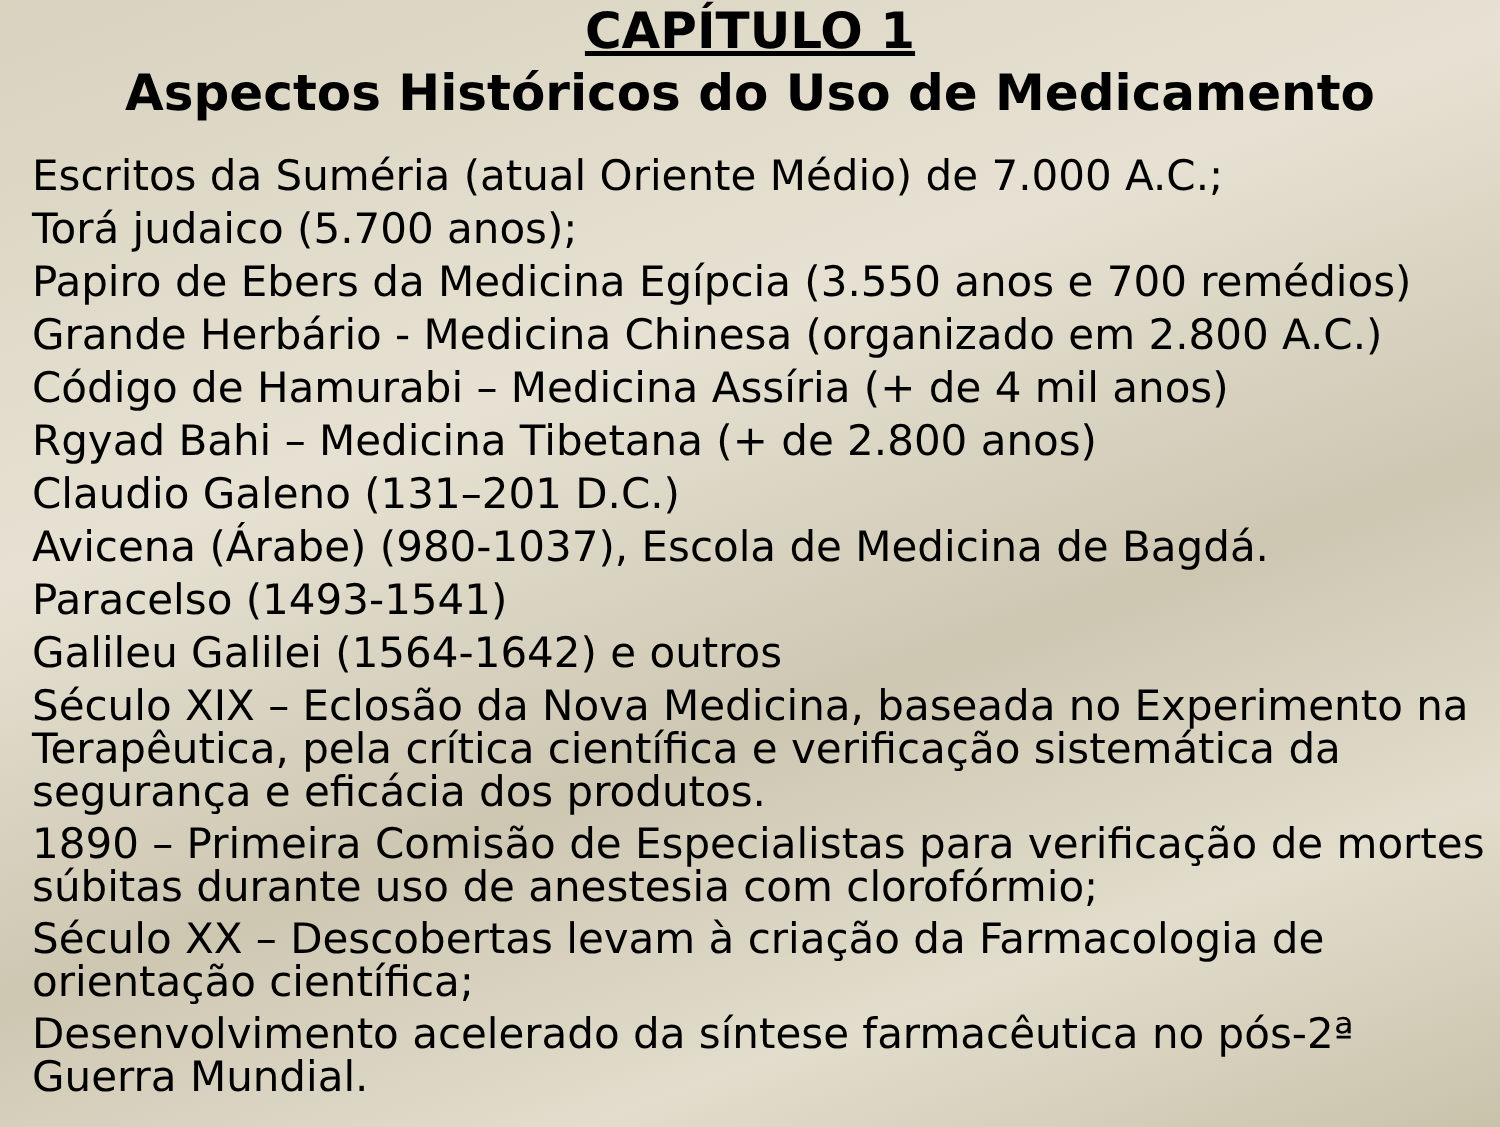CAPÍTULO 1
Aspectos Históricos do Uso de Medicamento
Escritos da Suméria (atual Oriente Médio) de 7.000 A.C.;
Torá judaico (5.700 anos);
Papiro de Ebers da Medicina Egípcia (3.550 anos e 700 remédios)
Grande Herbário - Medicina Chinesa (organizado em 2.800 A.C.)
Código de Hamurabi – Medicina Assíria (+ de 4 mil anos)
Rgyad Bahi – Medicina Tibetana (+ de 2.800 anos)
Claudio Galeno (131–201 D.C.)
Avicena (Árabe) (980-1037), Escola de Medicina de Bagdá.
Paracelso (1493-1541)
Galileu Galilei (1564-1642) e outros
Século XIX – Eclosão da Nova Medicina, baseada no Experimento na Terapêutica, pela crítica científica e verificação sistemática da segurança e eficácia dos produtos.
1890 – Primeira Comisão de Especialistas para verificação de mortes súbitas durante uso de anestesia com clorofórmio;
Século XX – Descobertas levam à criação da Farmacologia de orientação científica;
Desenvolvimento acelerado da síntese farmacêutica no pós-2ª Guerra Mundial.